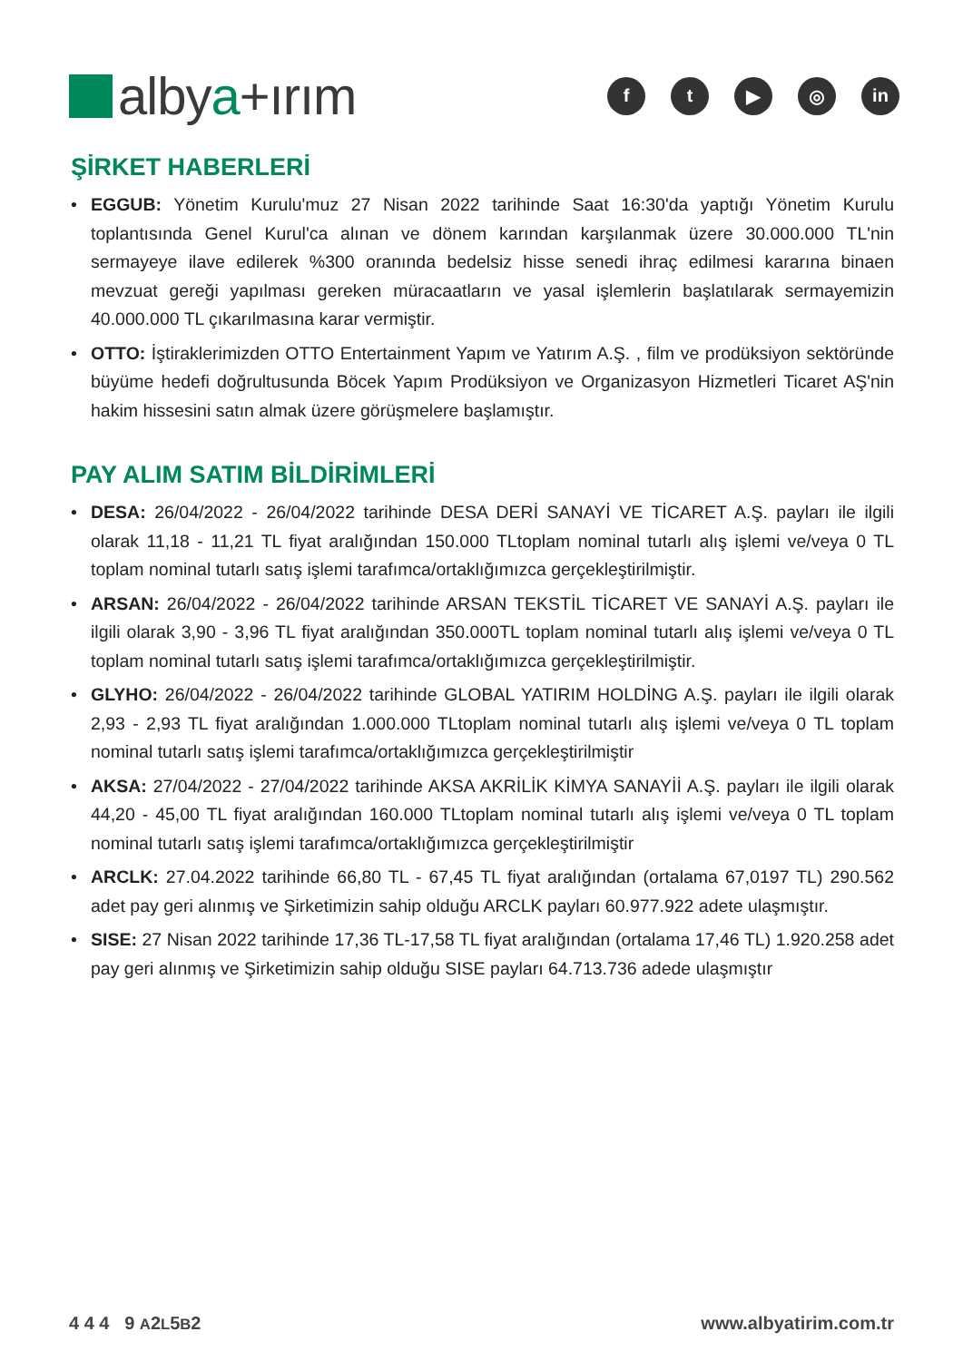alby a +ırım
f t ▶ ◎ in
ŞİRKET HABERLERİ
EGGUB: Yönetim Kurulu'muz 27 Nisan 2022 tarihinde Saat 16:30'da yaptığı Yönetim Kurulu toplantısında Genel Kurul'ca alınan ve dönem karından karşılanmak üzere 30.000.000 TL'nin sermayeye ilave edilerek %300 oranında bedelsiz hisse senedi ihraç edilmesi kararına binaen mevzuat gereği yapılması gereken müracaatların ve yasal işlemlerin başlatılarak sermayemizin 40.000.000 TL çıkarılmasına karar vermiştir.
OTTO: İştiraklerimizden OTTO Entertainment Yapım ve Yatırım A.Ş. , film ve prodüksiyon sektöründe büyüme hedefi doğrultusunda Böcek Yapım Prodüksiyon ve Organizasyon Hizmetleri Ticaret AŞ'nin hakim hissesini satın almak üzere görüşmelere başlamıştır.
PAY ALIM SATIM BİLDİRİMLERİ
DESA: 26/04/2022 - 26/04/2022 tarihinde DESA DERİ SANAYİ VE TİCARET A.Ş. payları ile ilgili olarak 11,18 - 11,21 TL fiyat aralığından 150.000 TLtoplam nominal tutarlı alış işlemi ve/veya 0 TL toplam nominal tutarlı satış işlemi tarafımca/ortaklığımızca gerçekleştirilmiştir.
ARSAN: 26/04/2022 - 26/04/2022 tarihinde ARSAN TEKSTİL TİCARET VE SANAYİ A.Ş. payları ile ilgili olarak 3,90 - 3,96 TL fiyat aralığından 350.000TL toplam nominal tutarlı alış işlemi ve/veya 0 TL toplam nominal tutarlı satış işlemi tarafımca/ortaklığımızca gerçekleştirilmiştir.
GLYHO: 26/04/2022 - 26/04/2022 tarihinde GLOBAL YATIRIM HOLDİNG A.Ş. payları ile ilgili olarak 2,93 - 2,93 TL fiyat aralığından 1.000.000 TLtoplam nominal tutarlı alış işlemi ve/veya 0 TL toplam nominal tutarlı satış işlemi tarafımca/ortaklığımızca gerçekleştirilmiştir
AKSA: 27/04/2022 - 27/04/2022 tarihinde AKSA AKRİLİK KİMYA SANAYİİ A.Ş. payları ile ilgili olarak 44,20 - 45,00 TL fiyat aralığından 160.000 TLtoplam nominal tutarlı alış işlemi ve/veya 0 TL toplam nominal tutarlı satış işlemi tarafımca/ortaklığımızca gerçekleştirilmiştir
ARCLK: 27.04.2022 tarihinde 66,80 TL - 67,45 TL fiyat aralığından (ortalama 67,0197 TL) 290.562 adet pay geri alınmış ve Şirketimizin sahip olduğu ARCLK payları 60.977.922 adete ulaşmıştır.
SISE: 27 Nisan 2022 tarihinde 17,36 TL-17,58 TL fiyat aralığından (ortalama 17,46 TL) 1.920.258 adet pay geri alınmış ve Şirketimizin sahip olduğu SISE payları 64.713.736 adede ulaşmıştır
4 4 4 9 A2L5B2 www.albyatirim.com.tr